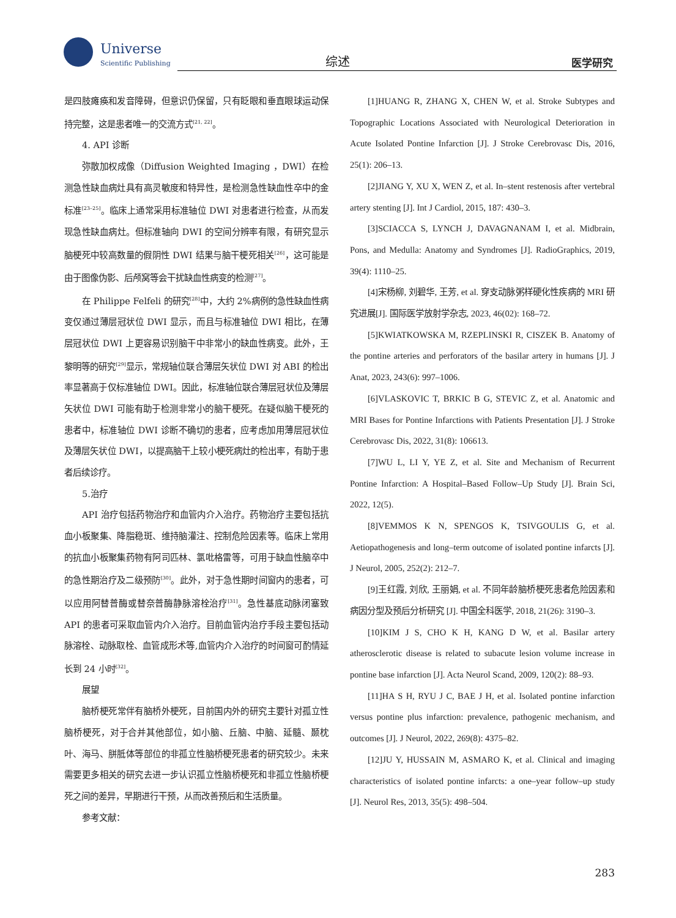Universe
Scientific Publishing
综述 医学研究
是四肢瘫痪和发音障碍，但意识仍保留，只有眨眼和垂直眼球运动保持完整，这是患者唯一的交流方式<sup>[21, 22]</sup>。
4. API 诊断
弥散加权成像（Diffusion Weighted Imaging ，DWI）在检测急性缺血病灶具有高灵敏度和特异性，是检测急性缺血性卒中的金标准<sup>[23–25]</sup>。临床上通常采用标准轴位 DWI 对患者进行检查，从而发现急性缺血病灶。但标准轴向 DWI 的空间分辨率有限，有研究显示脑梗死中较高数量的假阴性 DWI 结果与脑干梗死相关<sup>[26]</sup>，这可能是由于图像伪影、后颅窝等会干扰缺血性病变的检测<sup>[27]</sup>。
在 Philippe Felfeli 的研究<sup>[28]</sup>中，大约 2%病例的急性缺血性病变仅通过薄层冠状位 DWI 显示，而且与标准轴位 DWI 相比，在薄层冠状位 DWI 上更容易识别脑干中非常小的缺血性病变。此外，王黎明等的研究<sup>[29]</sup>显示，常规轴位联合薄层矢状位 DWI 对 ABI 的检出率显著高于仅标准轴位 DWI。因此，标准轴位联合薄层冠状位及薄层矢状位 DWI 可能有助于检测非常小的脑干梗死。在疑似脑干梗死的患者中，标准轴位 DWI 诊断不确切的患者，应考虑加用薄层冠状位及薄层矢状位 DWI，以提高脑干上较小梗死病灶的检出率，有助于患者后续诊疗。
5.治疗
API 治疗包括药物治疗和血管内介入治疗。药物治疗主要包括抗血小板聚集、降脂稳斑、维持脑灌注、控制危险因素等。临床上常用的抗血小板聚集药物有阿司匹林、氯吡格雷等，可用于缺血性脑卒中的急性期治疗及二级预防<sup>[30]</sup>。此外，对于急性期时间窗内的患者，可以应用阿替普酶或替奈普酶静脉溶栓治疗<sup>[31]</sup>。急性基底动脉闭塞致 API 的患者可采取血管内介入治疗。目前血管内治疗手段主要包括动脉溶栓、动脉取栓、血管成形术等,血管内介入治疗的时间窗可酌情延长到 24 小时<sup>[32]</sup>。
展望
脑桥梗死常伴有脑桥外梗死，目前国内外的研究主要针对孤立性脑桥梗死，对于合并其他部位，如小脑、丘脑、中脑、延髓、颞枕叶、海马、胼胝体等部位的非孤立性脑桥梗死患者的研究较少。未来需要更多相关的研究去进一步认识孤立性脑桥梗死和非孤立性脑桥梗死之间的差异，早期进行干预，从而改善预后和生活质量。
参考文献：
[1]HUANG R, ZHANG X, CHEN W, et al. Stroke Subtypes and Topographic Locations Associated with Neurological Deterioration in Acute Isolated Pontine Infarction [J]. J Stroke Cerebrovasc Dis, 2016, 25(1): 206–13.
[2]JIANG Y, XU X, WEN Z, et al. In–stent restenosis after vertebral artery stenting [J]. Int J Cardiol, 2015, 187: 430–3.
[3]SCIACCA S, LYNCH J, DAVAGNANAM I, et al. Midbrain, Pons, and Medulla: Anatomy and Syndromes [J]. RadioGraphics, 2019, 39(4): 1110–25.
[4]宋杨柳, 刘碧华, 王芳, et al. 穿支动脉粥样硬化性疾病的 MRI 研究进展[J]. 国际医学放射学杂志, 2023, 46(02): 168–72.
[5]KWIATKOWSKA M, RZEPLINSKI R, CISZEK B. Anatomy of the pontine arteries and perforators of the basilar artery in humans [J]. J Anat, 2023, 243(6): 997–1006.
[6]VLASKOVIC T, BRKIC B G, STEVIC Z, et al. Anatomic and MRI Bases for Pontine Infarctions with Patients Presentation [J]. J Stroke Cerebrovasc Dis, 2022, 31(8): 106613.
[7]WU L, LI Y, YE Z, et al. Site and Mechanism of Recurrent Pontine Infarction: A Hospital–Based Follow–Up Study [J]. Brain Sci, 2022, 12(5).
[8]VEMMOS K N, SPENGOS K, TSIVGOULIS G, et al. Aetiopathogenesis and long–term outcome of isolated pontine infarcts [J]. J Neurol, 2005, 252(2): 212–7.
[9]王红霞, 刘欣, 王丽娟, et al. 不同年龄脑桥梗死患者危险因素和病因分型及预后分析研究 [J]. 中国全科医学, 2018, 21(26): 3190–3.
[10]KIM J S, CHO K H, KANG D W, et al. Basilar artery atherosclerotic disease is related to subacute lesion volume increase in pontine base infarction [J]. Acta Neurol Scand, 2009, 120(2): 88–93.
[11]HA S H, RYU J C, BAE J H, et al. Isolated pontine infarction versus pontine plus infarction: prevalence, pathogenic mechanism, and outcomes [J]. J Neurol, 2022, 269(8): 4375–82.
[12]JU Y, HUSSAIN M, ASMARO K, et al. Clinical and imaging characteristics of isolated pontine infarcts: a one–year follow–up study [J]. Neurol Res, 2013, 35(5): 498–504.
283